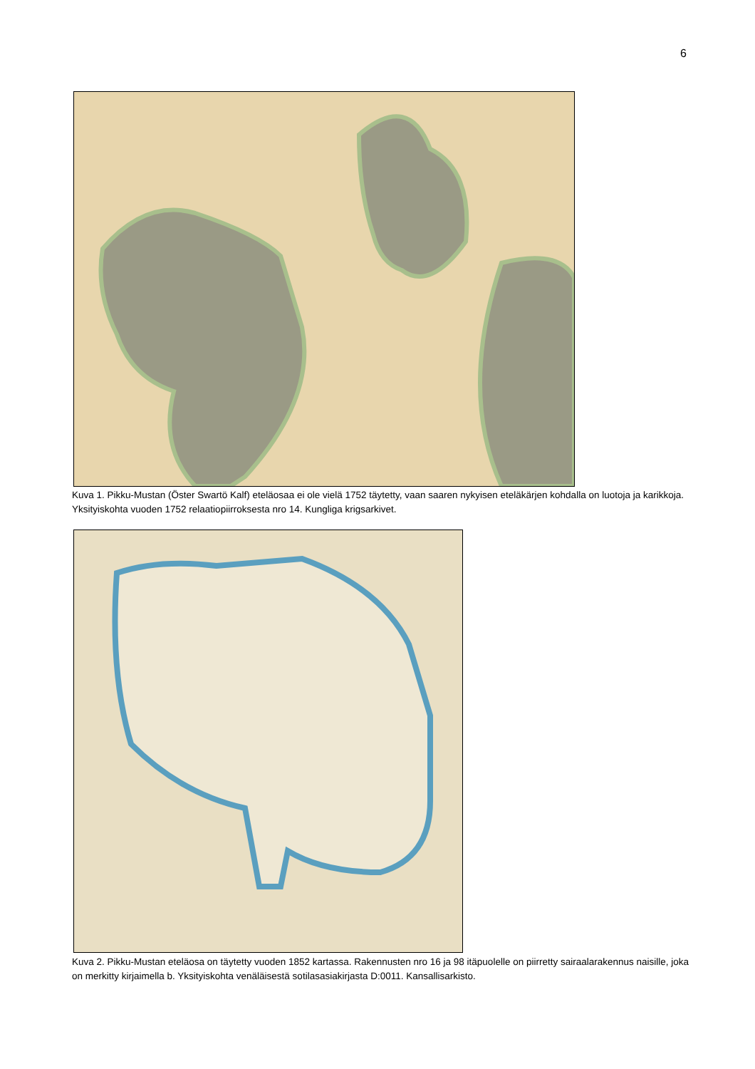6
Kuva 1. Pikku-Mustan (Öster Swartö Kalf) eteläosaa ei ole vielä 1752 täytetty, vaan saaren nykyisen eteläkärjen kohdalla on luotoja ja karikkoja. Yksityiskohta vuoden 1752 relaatiopiirroksesta nro 14. Kungliga krigsarkivet.
Kuva 2. Pikku-Mustan eteläosa on täytetty vuoden 1852 kartassa. Rakennusten nro 16 ja 98 itäpuolelle on piirretty sairaalarakennus naisille, joka on merkitty kirjaimella b. Yksityiskohta venäläisestä sotilasasiakirjasta D:0011. Kansallisarkisto.